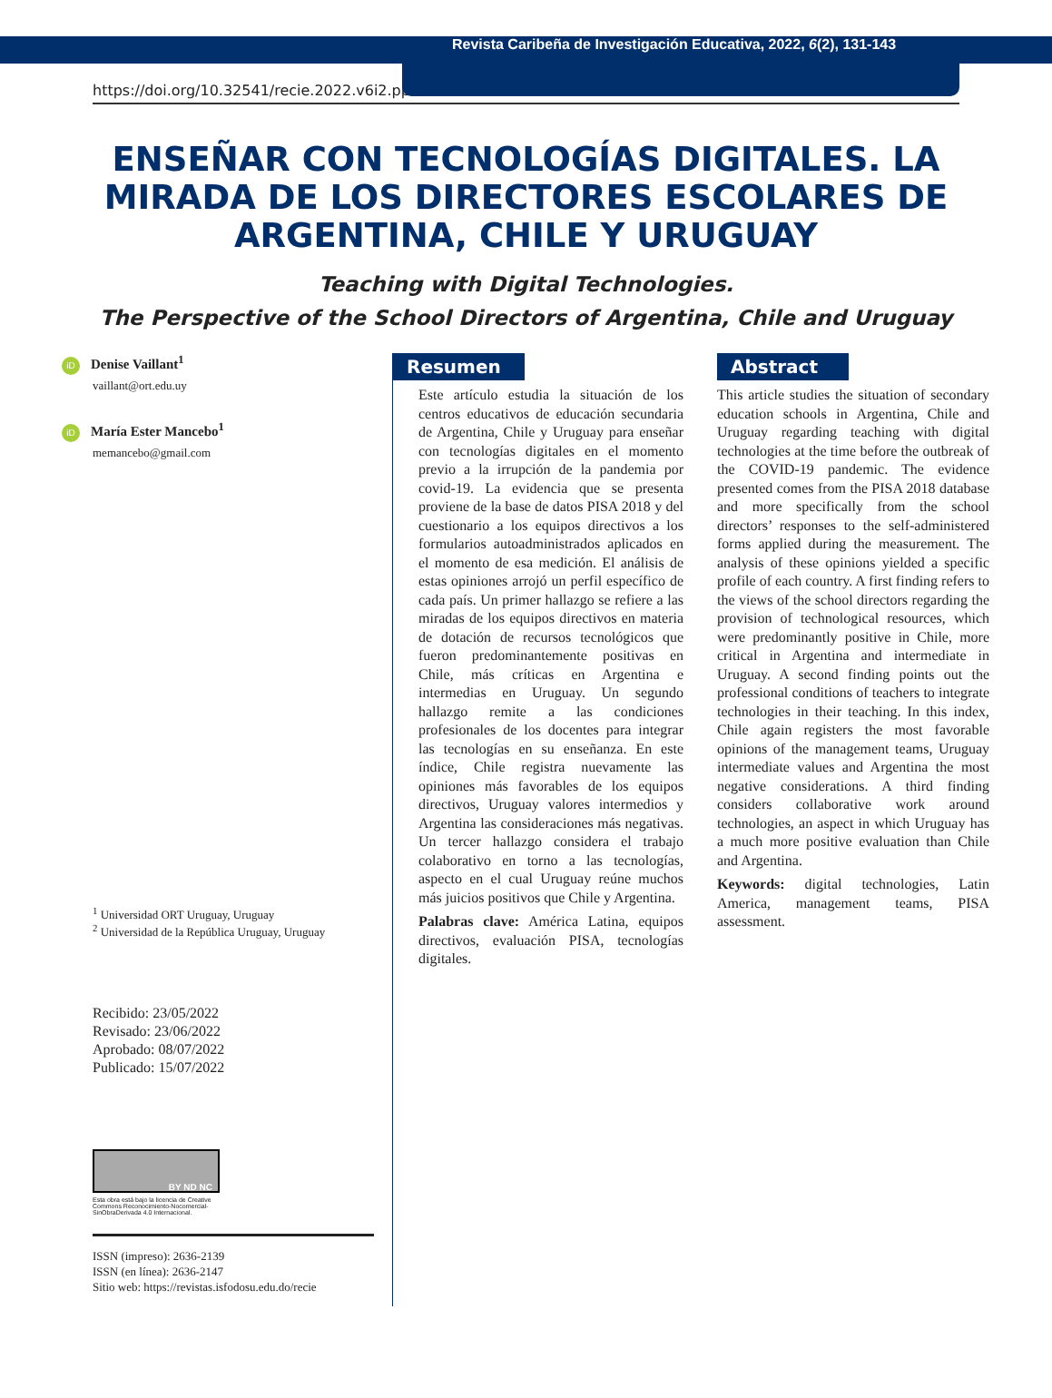Revista Caribeña de Investigación Educativa, 2022, 6(2), 131-143
https://doi.org/10.32541/recie.2022.v6i2.pp131-143
ENSEÑAR CON TECNOLOGÍAS DIGITALES. LA MIRADA DE LOS DIRECTORES ESCOLARES DE ARGENTINA, CHILE Y URUGUAY
Teaching with Digital Technologies.
The Perspective of the School Directors of Argentina, Chile and Uruguay
iD Denise Vaillant<sup>1</sup>
vaillant@ort.edu.uy
iD María Ester Mancebo<sup>1</sup>
memancebo@gmail.com
<sup>1</sup> Universidad ORT Uruguay, Uruguay
<sup>2</sup> Universidad de la República Uruguay, Uruguay
Recibido: 23/05/2022
Revisado: 23/06/2022
Aprobado: 08/07/2022
Publicado: 15/07/2022
BY ND NC
Esta obra está bajo la licencia de Creative Commons Reconocimiento-Nocomercial-SinObraDerivada 4.0 Internacional.
ISSN (impreso): 2636-2139
ISSN (en línea): 2636-2147
Sitio web: https://revistas.isfodosu.edu.do/recie
Resumen
Este artículo estudia la situación de los centros educativos de educación secundaria de Argentina, Chile y Uruguay para enseñar con tecnologías digitales en el momento previo a la irrupción de la pandemia por covid-19. La evidencia que se presenta proviene de la base de datos PISA 2018 y del cuestionario a los equipos directivos a los formularios autoadministrados aplicados en el momento de esa medición. El análisis de estas opiniones arrojó un perfil específico de cada país. Un primer hallazgo se refiere a las miradas de los equipos directivos en materia de dotación de recursos tecnológicos que fueron predominantemente positivas en Chile, más críticas en Argentina e intermedias en Uruguay. Un segundo hallazgo remite a las condiciones profesionales de los docentes para integrar las tecnologías en su enseñanza. En este índice, Chile registra nuevamente las opiniones más favorables de los equipos directivos, Uruguay valores intermedios y Argentina las consideraciones más negativas. Un tercer hallazgo considera el trabajo colaborativo en torno a las tecnologías, aspecto en el cual Uruguay reúne muchos más juicios positivos que Chile y Argentina.
Palabras clave: América Latina, equipos directivos, evaluación PISA, tecnologías digitales.
Abstract
This article studies the situation of secondary education schools in Argentina, Chile and Uruguay regarding teaching with digital technologies at the time before the outbreak of the COVID-19 pandemic. The evidence presented comes from the PISA 2018 database and more specifically from the school directors’ responses to the self-administered forms applied during the measurement. The analysis of these opinions yielded a specific profile of each country. A first finding refers to the views of the school directors regarding the provision of technological resources, which were predominantly positive in Chile, more critical in Argentina and intermediate in Uruguay. A second finding points out the professional conditions of teachers to integrate technologies in their teaching. In this index, Chile again registers the most favorable opinions of the management teams, Uruguay intermediate values and Argentina the most negative considerations. A third finding considers collaborative work around technologies, an aspect in which Uruguay has a much more positive evaluation than Chile and Argentina.
Keywords: digital technologies, Latin America, management teams, PISA assessment.